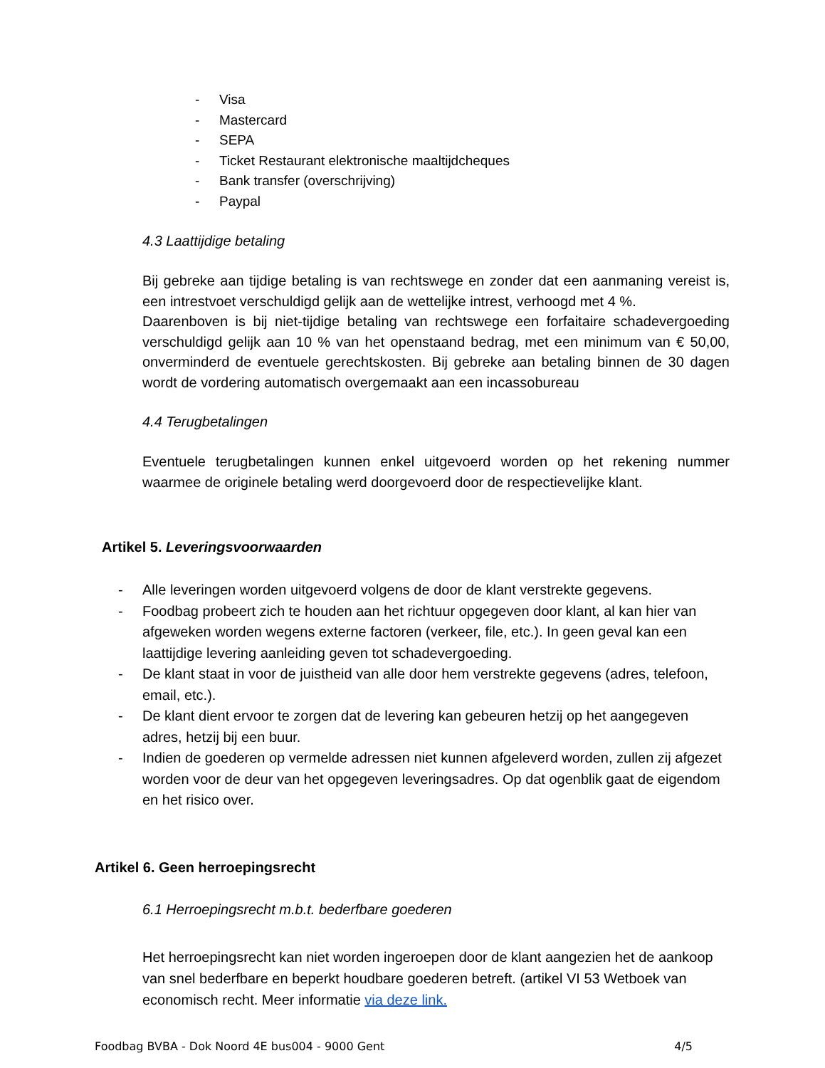- Visa
- Mastercard
- SEPA
- Ticket Restaurant elektronische maaltijdcheques
- Bank transfer (overschrijving)
- Paypal
4.3 Laattijdige betaling
Bij gebreke aan tijdige betaling is van rechtswege en zonder dat een aanmaning vereist is, een intrestvoet verschuldigd gelijk aan de wettelijke intrest, verhoogd met 4 %.
Daarenboven is bij niet-tijdige betaling van rechtswege een forfaitaire schadevergoeding verschuldigd gelijk aan 10 % van het openstaand bedrag, met een minimum van € 50,00, onverminderd de eventuele gerechtskosten. Bij gebreke aan betaling binnen de 30 dagen wordt de vordering automatisch overgemaakt aan een incassobureau
4.4 Terugbetalingen
Eventuele terugbetalingen kunnen enkel uitgevoerd worden op het rekening nummer waarmee de originele betaling werd doorgevoerd door de respectievelijke klant.
Artikel 5. Leveringsvoorwaarden
- Alle leveringen worden uitgevoerd volgens de door de klant verstrekte gegevens.
- Foodbag probeert zich te houden aan het richtuur opgegeven door klant, al kan hier van afgeweken worden wegens externe factoren (verkeer, file, etc.). In geen geval kan een laattijdige levering aanleiding geven tot schadevergoeding.
- De klant staat in voor de juistheid van alle door hem verstrekte gegevens (adres, telefoon, email, etc.).
- De klant dient ervoor te zorgen dat de levering kan gebeuren hetzij op het aangegeven adres, hetzij bij een buur.
- Indien de goederen op vermelde adressen niet kunnen afgeleverd worden, zullen zij afgezet worden voor de deur van het opgegeven leveringsadres. Op dat ogenblik gaat de eigendom en het risico over.
Artikel 6. Geen herroepingsrecht
6.1 Herroepingsrecht m.b.t. bederfbare goederen
Het herroepingsrecht kan niet worden ingeroepen door de klant aangezien het de aankoop van snel bederfbare en beperkt houdbare goederen betreft. (artikel VI 53 Wetboek van economisch recht. Meer informatie via deze link.
Foodbag BVBA - Dok Noord 4E bus004 - 9000 Gent 4/5